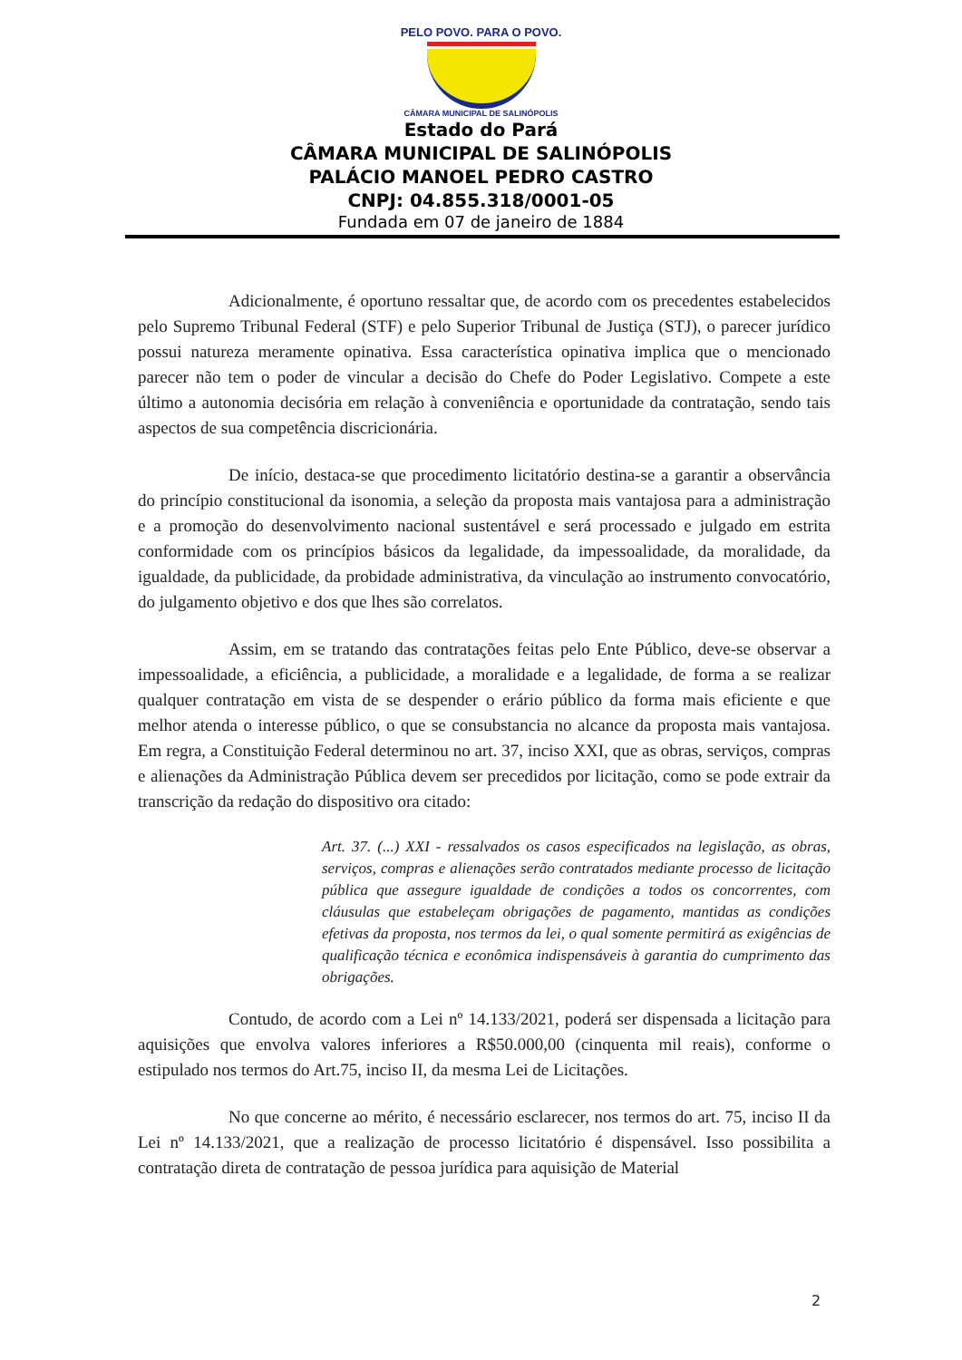PELO POVO. PARA O POVO.
CÂMARA MUNICIPAL DE SALINÓPOLIS
Estado do Pará
CÂMARA MUNICIPAL DE SALINÓPOLIS
PALÁCIO MANOEL PEDRO CASTRO
CNPJ: 04.855.318/0001-05
Fundada em 07 de janeiro de 1884
Adicionalmente, é oportuno ressaltar que, de acordo com os precedentes estabelecidos pelo Supremo Tribunal Federal (STF) e pelo Superior Tribunal de Justiça (STJ), o parecer jurídico possui natureza meramente opinativa. Essa característica opinativa implica que o mencionado parecer não tem o poder de vincular a decisão do Chefe do Poder Legislativo. Compete a este último a autonomia decisória em relação à conveniência e oportunidade da contratação, sendo tais aspectos de sua competência discricionária.
De início, destaca-se que procedimento licitatório destina-se a garantir a observância do princípio constitucional da isonomia, a seleção da proposta mais vantajosa para a administração e a promoção do desenvolvimento nacional sustentável e será processado e julgado em estrita conformidade com os princípios básicos da legalidade, da impessoalidade, da moralidade, da igualdade, da publicidade, da probidade administrativa, da vinculação ao instrumento convocatório, do julgamento objetivo e dos que lhes são correlatos.
Assim, em se tratando das contratações feitas pelo Ente Público, deve-se observar a impessoalidade, a eficiência, a publicidade, a moralidade e a legalidade, de forma a se realizar qualquer contratação em vista de se despender o erário público da forma mais eficiente e que melhor atenda o interesse público, o que se consubstancia no alcance da proposta mais vantajosa. Em regra, a Constituição Federal determinou no art. 37, inciso XXI, que as obras, serviços, compras e alienações da Administração Pública devem ser precedidos por licitação, como se pode extrair da transcrição da redação do dispositivo ora citado:
Art. 37. (...) XXI - ressalvados os casos especificados na legislação, as obras, serviços, compras e alienações serão contratados mediante processo de licitação pública que assegure igualdade de condições a todos os concorrentes, com cláusulas que estabeleçam obrigações de pagamento, mantidas as condições efetivas da proposta, nos termos da lei, o qual somente permitirá as exigências de qualificação técnica e econômica indispensáveis à garantia do cumprimento das obrigações.
Contudo, de acordo com a Lei nº 14.133/2021, poderá ser dispensada a licitação para aquisições que envolva valores inferiores a R$50.000,00 (cinquenta mil reais), conforme o estipulado nos termos do Art.75, inciso II, da mesma Lei de Licitações.
No que concerne ao mérito, é necessário esclarecer, nos termos do art. 75, inciso II da Lei nº 14.133/2021, que a realização de processo licitatório é dispensável. Isso possibilita a contratação direta de contratação de pessoa jurídica para aquisição de Material
2